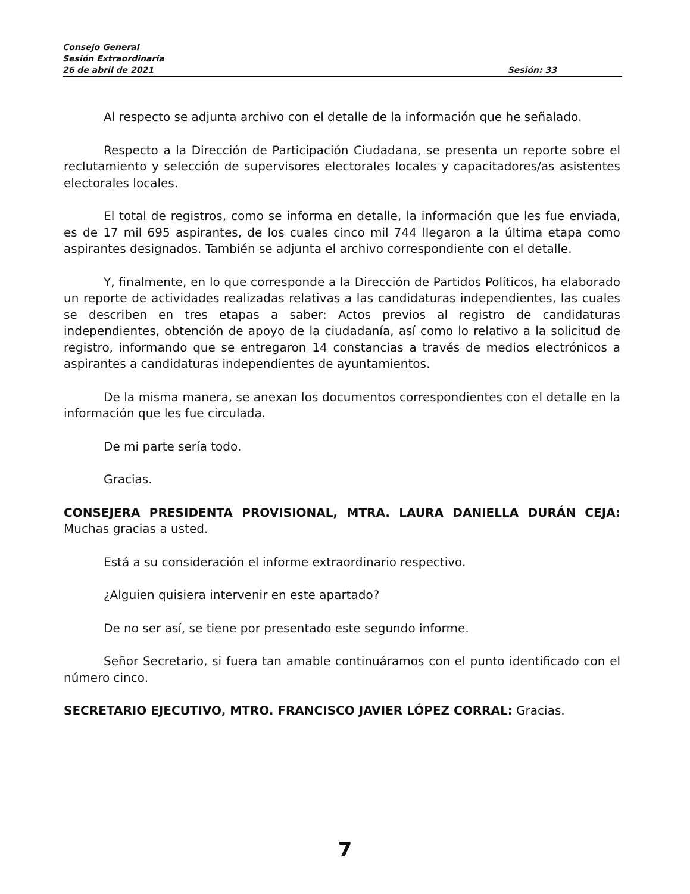Consejo General
Sesión Extraordinaria
26 de abril de 2021 Sesión: 33
Al respecto se adjunta archivo con el detalle de la información que he señalado.
Respecto a la Dirección de Participación Ciudadana, se presenta un reporte sobre el reclutamiento y selección de supervisores electorales locales y capacitadores/as asistentes electorales locales.
El total de registros, como se informa en detalle, la información que les fue enviada, es de 17 mil 695 aspirantes, de los cuales cinco mil 744 llegaron a la última etapa como aspirantes designados. También se adjunta el archivo correspondiente con el detalle.
Y, finalmente, en lo que corresponde a la Dirección de Partidos Políticos, ha elaborado un reporte de actividades realizadas relativas a las candidaturas independientes, las cuales se describen en tres etapas a saber: Actos previos al registro de candidaturas independientes, obtención de apoyo de la ciudadanía, así como lo relativo a la solicitud de registro, informando que se entregaron 14 constancias a través de medios electrónicos a aspirantes a candidaturas independientes de ayuntamientos.
De la misma manera, se anexan los documentos correspondientes con el detalle en la información que les fue circulada.
De mi parte sería todo.
Gracias.
CONSEJERA PRESIDENTA PROVISIONAL, MTRA. LAURA DANIELLA DURÁN CEJA: Muchas gracias a usted.
Está a su consideración el informe extraordinario respectivo.
¿Alguien quisiera intervenir en este apartado?
De no ser así, se tiene por presentado este segundo informe.
Señor Secretario, si fuera tan amable continuáramos con el punto identificado con el número cinco.
SECRETARIO EJECUTIVO, MTRO. FRANCISCO JAVIER LÓPEZ CORRAL: Gracias.
7